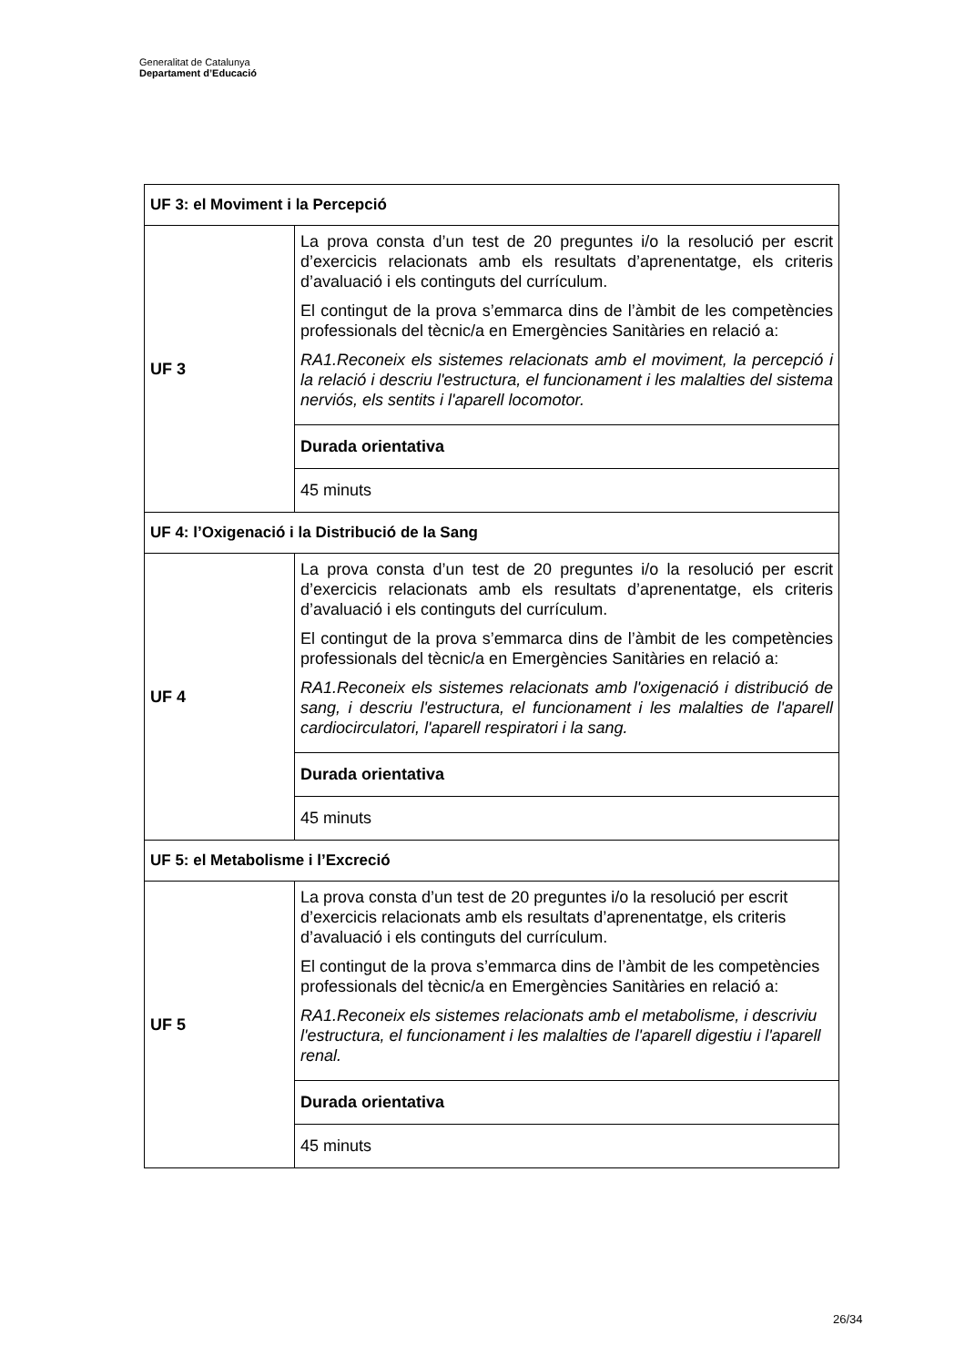Generalitat de Catalunya
Departament d’Educació
| UF 3: el Moviment i la Percepció | |
| --- | --- |
| UF 3 | La prova consta d’un test de 20 preguntes i/o la resolució per escrit d’exercicis relacionats amb els resultats d’aprenentatge, els criteris d’avaluació i els continguts del currículum. El contingut de la prova s’emmarca dins de l’àmbit de les competències professionals del tècnic/a en Emergències Sanitàries en relació a: RA1.Reconeix els sistemes relacionats amb el moviment, la percepció i la relació i descriu l'estructura, el funcionament i les malalties del sistema nerviós, els sentits i l'aparell locomotor. |
| | Durada orientativa |
| | 45 minuts |
| UF 4: l’Oxigenació i la Distribució de la Sang | |
| UF 4 | La prova consta d’un test de 20 preguntes i/o la resolució per escrit d’exercicis relacionats amb els resultats d’aprenentatge, els criteris d’avaluació i els continguts del currículum. El contingut de la prova s’emmarca dins de l’àmbit de les competències professionals del tècnic/a en Emergències Sanitàries en relació a: RA1.Reconeix els sistemes relacionats amb l'oxigenació i distribució de sang, i descriu l'estructura, el funcionament i les malalties de l'aparell cardiocirculatori, l'aparell respiratori i la sang. |
| | Durada orientativa |
| | 45 minuts |
| UF 5: el Metabolisme i l’Excreció | |
| UF 5 | La prova consta d’un test de 20 preguntes i/o la resolució per escrit d’exercicis relacionats amb els resultats d’aprenentatge, els criteris d’avaluació i els continguts del currículum. El contingut de la prova s’emmarca dins de l’àmbit de les competències professionals del tècnic/a en Emergències Sanitàries en relació a: RA1.Reconeix els sistemes relacionats amb el metabolisme, i descriviu l'estructura, el funcionament i les malalties de l'aparell digestiu i l'aparell renal. |
| | Durada orientativa |
| | 45 minuts |
26/34